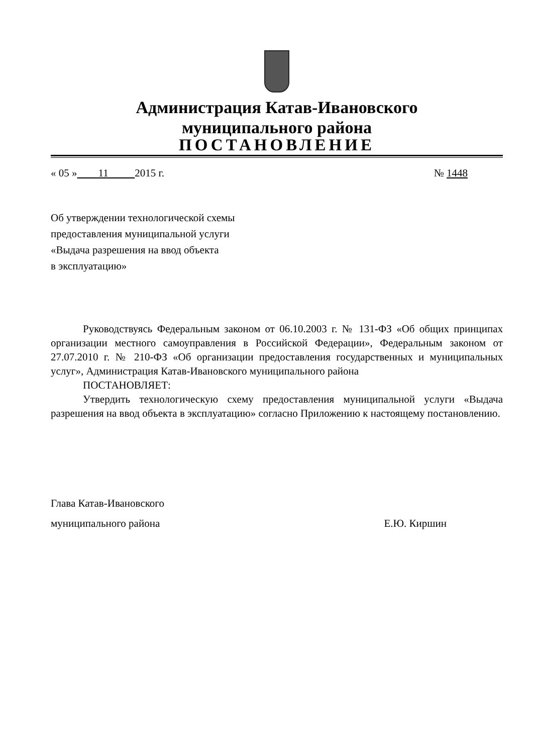Администрация Катав-Ивановского
муниципального района
ПОСТАНОВЛЕНИЕ
« 05 » 11 2015 г. № 1448
Об утверждении технологической схемы
предоставления муниципальной услуги
«Выдача разрешения на ввод объекта
в эксплуатацию»
Руководствуясь Федеральным законом от 06.10.2003 г. № 131-ФЗ «Об общих принципах организации местного самоуправления в Российской Федерации», Федеральным законом от 27.07.2010 г. № 210-ФЗ «Об организации предоставления государственных и муниципальных услуг», Администрация Катав-Ивановского муниципального района
ПОСТАНОВЛЯЕТ:
Утвердить технологическую схему предоставления муниципальной услуги «Выдача разрешения на ввод объекта в эксплуатацию» согласно Приложению к настоящему постановлению.
Глава Катав-Ивановского
муниципального района Е.Ю. Киршин